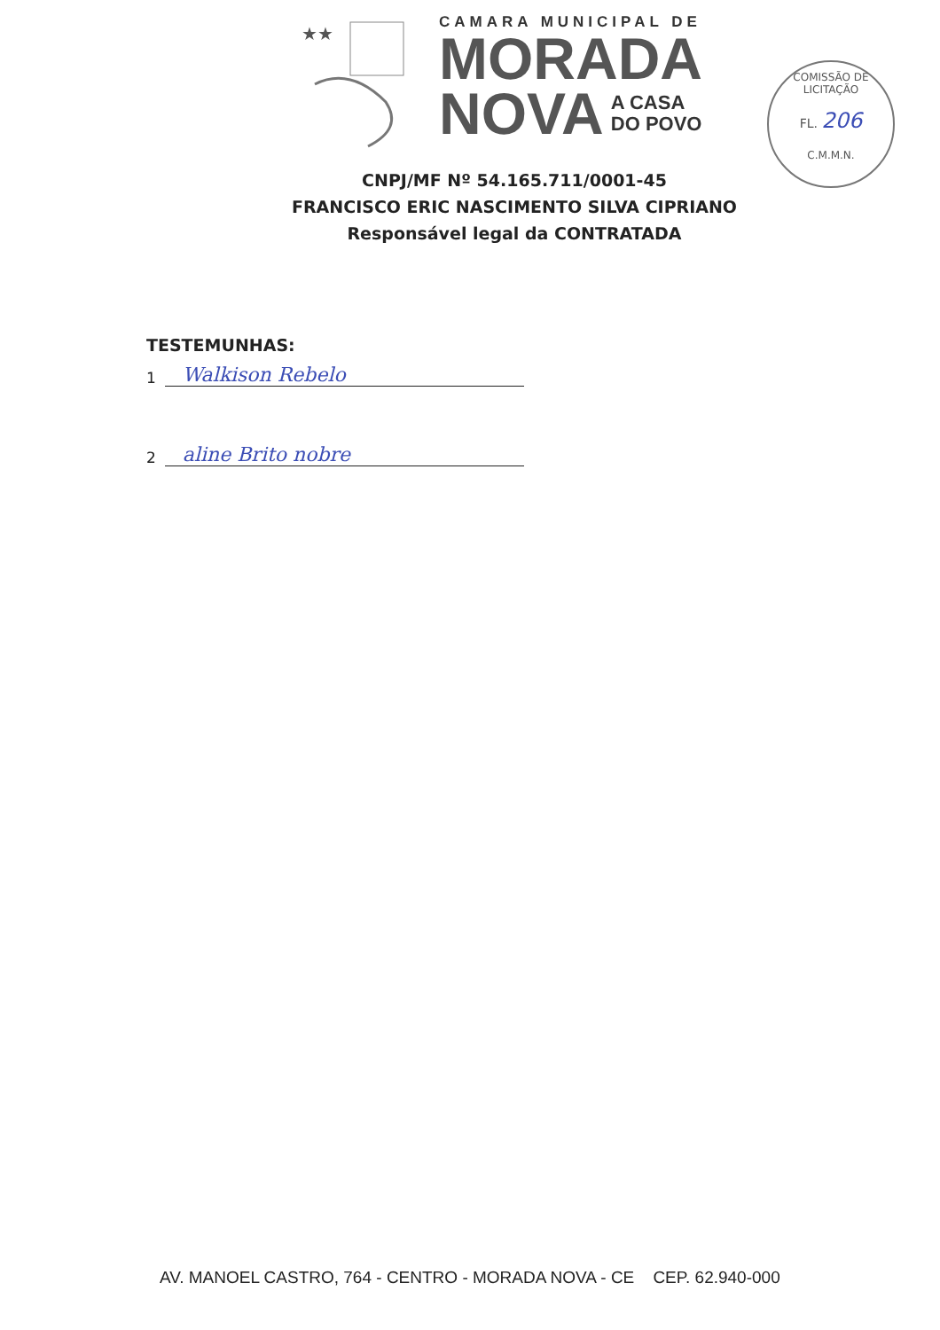★★
CAMARA MUNICIPAL DE
MORADA
NOVA A CASA
DO POVO
COMISSÃO DE LICITAÇÃO
FL. 206
C.M.M.N.
CNPJ/MF Nº 54.165.711/0001-45
FRANCISCO ERIC NASCIMENTO SILVA CIPRIANO
Responsável legal da CONTRATADA
TESTEMUNHAS:
1
Walkison Rebelo
2
aline Brito nobre
AV. MANOEL CASTRO, 764 - CENTRO - MORADA NOVA - CE CEP. 62.940-000